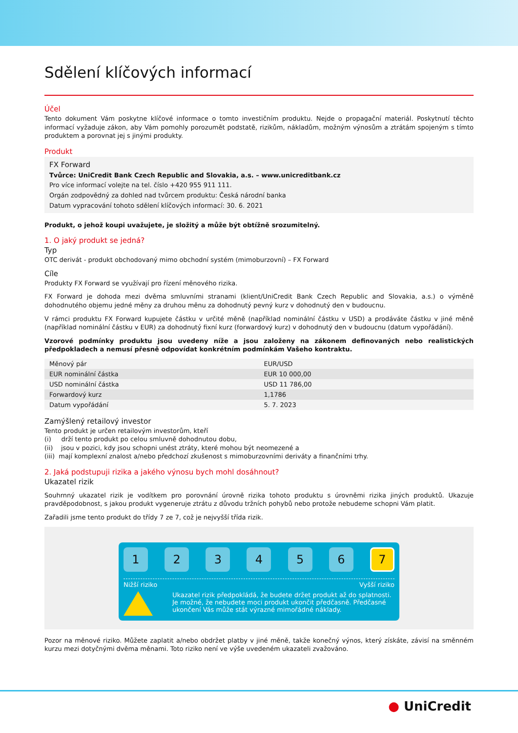Sdělení klíčových informací
Účel
Tento dokument Vám poskytne klíčové informace o tomto investičním produktu. Nejde o propagační materiál. Poskytnutí těchto informací vyžaduje zákon, aby Vám pomohly porozumět podstatě, rizikům, nákladům, možným výnosům a ztrátám spojeným s tímto produktem a porovnat jej s jinými produkty.
Produkt
FX Forward
Tvůrce: UniCredit Bank Czech Republic and Slovakia, a.s. – www.unicreditbank.cz
Pro více informací volejte na tel. číslo +420 955 911 111.
Orgán zodpovědný za dohled nad tvůrcem produktu: Česká národní banka
Datum vypracování tohoto sdělení klíčových informací: 30. 6. 2021
Produkt, o jehož koupi uvažujete, je složitý a může být obtížně srozumitelný.
1. O jaký produkt se jedná?
Typ
OTC derivát - produkt obchodovaný mimo obchodní systém (mimoburzovní) – FX Forward
Cíle
Produkty FX Forward se využívají pro řízení měnového rizika.
FX Forward je dohoda mezi dvěma smluvními stranami (klient/UniCredit Bank Czech Republic and Slovakia, a.s.) o výměně dohodnutého objemu jedné měny za druhou měnu za dohodnutý pevný kurz v dohodnutý den v budoucnu.
V rámci produktu FX Forward kupujete částku v určité měně (například nominální částku v USD) a prodáváte částku v jiné měně (například nominální částku v EUR) za dohodnutý fixní kurz (forwardový kurz) v dohodnutý den v budoucnu (datum vypořádání).
Vzorové podmínky produktu jsou uvedeny níže a jsou založeny na zákonem definovaných nebo realistických předpokladech a nemusí přesně odpovídat konkrétním podmínkám Vašeho kontraktu.
| Měnový pár | EUR/USD |
| EUR nominální částka | EUR 10 000,00 |
| USD nominální částka | USD 11 786,00 |
| Forwardový kurz | 1,1786 |
| Datum vypořádání | 5. 7. 2023 |
Zamýšlený retailový investor
Tento produkt je určen retailovým investorům, kteří
(i) drží tento produkt po celou smluvně dohodnutou dobu,
(ii) jsou v pozici, kdy jsou schopni unést ztráty, které mohou být neomezené a
(iii) mají komplexní znalost a/nebo předchozí zkušenost s mimoburzovními deriváty a finančními trhy.
2. Jaká podstupuji rizika a jakého výnosu bych mohl dosáhnout?
Ukazatel rizik
Souhrnný ukazatel rizik je vodítkem pro porovnání úrovně rizika tohoto produktu s úrovněmi rizika jiných produktů. Ukazuje pravděpodobnost, s jakou produkt vygeneruje ztrátu z důvodu tržních pohybů nebo protože nebudeme schopni Vám platit.
Zařadili jsme tento produkt do třídy 7 ze 7, což je nejvyšší třída rizik.
1 2 3 4 5 6
7
Nižší riziko Vyšší riziko
Ukazatel rizik předpokládá, že budete držet produkt až do splatnosti. Je možné, že nebudete moci produkt ukončit předčasně. Předčasné ukončení Vás může stát výrazné mimořádné náklady.
Pozor na měnové riziko. Můžete zaplatit a/nebo obdržet platby v jiné měně, takže konečný výnos, který získáte, závisí na směnném kurzu mezi dotyčnými dvěma měnami. Toto riziko není ve výše uvedeném ukazateli zvažováno.
● UniCredit